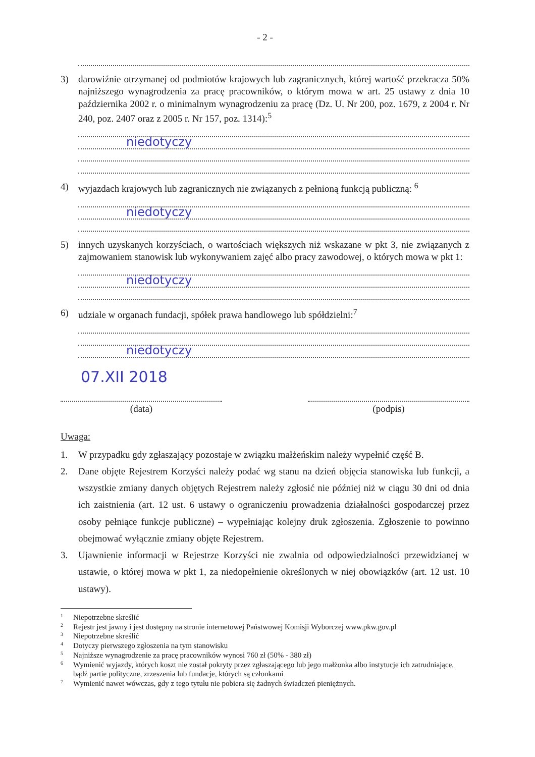- 2 -
3) darowiźnie otrzymanej od podmiotów krajowych lub zagranicznych, której wartość przekracza 50% najniższego wynagrodzenia za pracę pracowników, o którym mowa w art. 25 ustawy z dnia 10 października 2002 r. o minimalnym wynagrodzeniu za pracę (Dz. U. Nr 200, poz. 1679, z 2004 r. Nr 240, poz. 2407 oraz z 2005 r. Nr 157, poz. 1314):<sup>5</sup>
niedotyczy
4) wyjazdach krajowych lub zagranicznych nie związanych z pełnioną funkcją publiczną: <sup>6</sup>
niedotyczy
5) innych uzyskanych korzyściach, o wartościach większych niż wskazane w pkt 3, nie związanych z zajmowaniem stanowisk lub wykonywaniem zajęć albo pracy zawodowej, o których mowa w pkt 1:
niedotyczy
6) udziale w organach fundacji, spółek prawa handlowego lub spółdzielni:<sup>7</sup>
niedotyczy
07.XII 2018
(data) (podpis)
Uwaga:
1. W przypadku gdy zgłaszający pozostaje w związku małżeńskim należy wypełnić część B.
2. Dane objęte Rejestrem Korzyści należy podać wg stanu na dzień objęcia stanowiska lub funkcji, a wszystkie zmiany danych objętych Rejestrem należy zgłosić nie później niż w ciągu 30 dni od dnia ich zaistnienia (art. 12 ust. 6 ustawy o ograniczeniu prowadzenia działalności gospodarczej przez osoby pełniące funkcje publiczne) – wypełniając kolejny druk zgłoszenia. Zgłoszenie to powinno obejmować wyłącznie zmiany objęte Rejestrem.
3. Ujawnienie informacji w Rejestrze Korzyści nie zwalnia od odpowiedzialności przewidzianej w ustawie, o której mowa w pkt 1, za niedopełnienie określonych w niej obowiązków (art. 12 ust. 10 ustawy).
<sup>1</sup> Niepotrzebne skreślić
<sup>2</sup> Rejestr jest jawny i jest dostępny na stronie internetowej Państwowej Komisji Wyborczej www.pkw.gov.pl
<sup>3</sup> Niepotrzebne skreślić
<sup>4</sup> Dotyczy pierwszego zgłoszenia na tym stanowisku
<sup>5</sup> Najniższe wynagrodzenie za pracę pracowników wynosi 760 zł (50% - 380 zł)
<sup>6</sup> Wymienić wyjazdy, których koszt nie został pokryty przez zgłaszającego lub jego małżonka albo instytucje ich zatrudniające, bądź partie polityczne, zrzeszenia lub fundacje, których są członkami
<sup>7</sup> Wymienić nawet wówczas, gdy z tego tytułu nie pobiera się żadnych świadczeń pieniężnych.